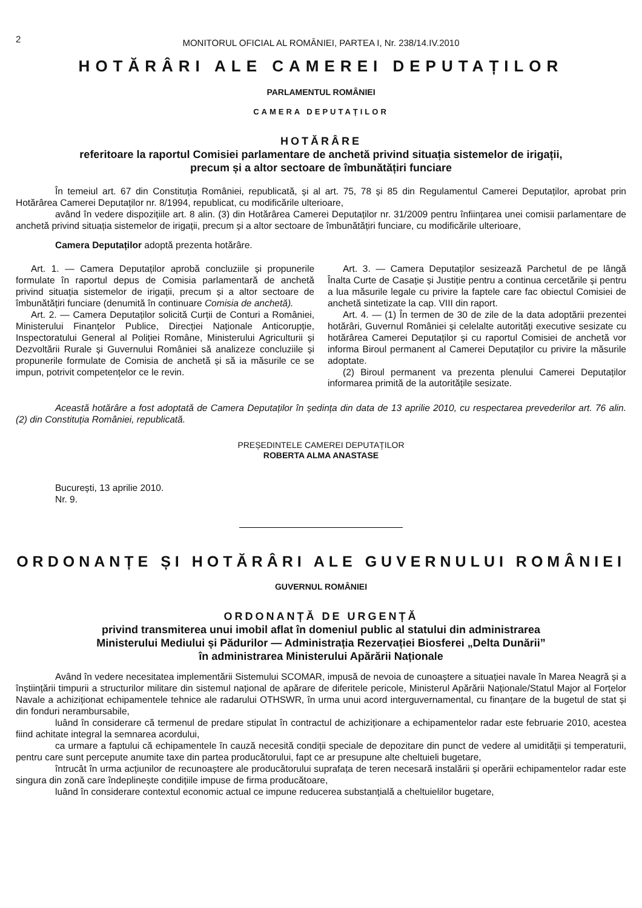2
MONITORUL OFICIAL AL ROMÂNIEI, PARTEA I, Nr. 238/14.IV.2010
HOTĂRÂRI ALE CAMEREI DEPUTAȚILOR
PARLAMENTUL ROMÂNIEI
CAMERA DEPUTAȚILOR
HOTĂRÂRE
referitoare la raportul Comisiei parlamentare de anchetă privind situația sistemelor de irigații,
precum și a altor sectoare de îmbunătățiri funciare
În temeiul art. 67 din Constituția României, republicată, și al art. 75, 78 și 85 din Regulamentul Camerei Deputaților, aprobat prin Hotărârea Camerei Deputaților nr. 8/1994, republicat, cu modificările ulterioare,
având în vedere dispozițiile art. 8 alin. (3) din Hotărârea Camerei Deputaților nr. 31/2009 pentru înființarea unei comisii parlamentare de anchetă privind situația sistemelor de irigații, precum și a altor sectoare de îmbunătățiri funciare, cu modificările ulterioare,
Camera Deputaților adoptă prezenta hotărâre.
Art. 1. — Camera Deputaților aprobă concluziile și propunerile formulate în raportul depus de Comisia parlamentară de anchetă privind situația sistemelor de irigații, precum și a altor sectoare de îmbunătățiri funciare (denumită în continuare Comisia de anchetă).
Art. 2. — Camera Deputaților solicită Curții de Conturi a României, Ministerului Finanțelor Publice, Direcției Naționale Anticorupție, Inspectoratului General al Poliției Române, Ministerului Agriculturii și Dezvoltării Rurale și Guvernului României să analizeze concluziile și propunerile formulate de Comisia de anchetă și să ia măsurile ce se impun, potrivit competențelor ce le revin.
Art. 3. — Camera Deputaților sesizează Parchetul de pe lângă Înalta Curte de Casație și Justiție pentru a continua cercetările și pentru a lua măsurile legale cu privire la faptele care fac obiectul Comisiei de anchetă sintetizate la cap. VIII din raport.
Art. 4. — (1) În termen de 30 de zile de la data adoptării prezentei hotărâri, Guvernul României și celelalte autorități executive sesizate cu hotărârea Camerei Deputaților și cu raportul Comisiei de anchetă vor informa Biroul permanent al Camerei Deputaților cu privire la măsurile adoptate.
(2) Biroul permanent va prezenta plenului Camerei Deputaților informarea primită de la autoritățile sesizate.
Această hotărâre a fost adoptată de Camera Deputaților în ședința din data de 13 aprilie 2010, cu respectarea prevederilor art. 76 alin. (2) din Constituția României, republicată.
PREȘEDINTELE CAMEREI DEPUTAȚILOR
ROBERTA ALMA ANASTASE
București, 13 aprilie 2010.
Nr. 9.
ORDONANȚE ȘI HOTĂRÂRI ALE GUVERNULUI ROMÂNIEI
GUVERNUL ROMÂNIEI
ORDONANȚĂ DE URGENȚĂ
privind transmiterea unui imobil aflat în domeniul public al statului din administrarea
Ministerului Mediului și Pădurilor — Administrația Rezervației Biosferei „Delta Dunării”
în administrarea Ministerului Apărării Naționale
Având în vedere necesitatea implementării Sistemului SCOMAR, impusă de nevoia de cunoaștere a situației navale în Marea Neagră și a înștiințării timpurii a structurilor militare din sistemul național de apărare de diferitele pericole, Ministerul Apărării Naționale/Statul Major al Forțelor Navale a achiziționat echipamentele tehnice ale radarului OTHSWR, în urma unui acord interguvernamental, cu finanțare de la bugetul de stat și din fonduri nerambursabile,
luând în considerare că termenul de predare stipulat în contractul de achiziționare a echipamentelor radar este februarie 2010, acestea fiind achitate integral la semnarea acordului,
ca urmare a faptului că echipamentele în cauză necesită condiții speciale de depozitare din punct de vedere al umidității și temperaturii, pentru care sunt percepute anumite taxe din partea producătorului, fapt ce ar presupune alte cheltuieli bugetare,
întrucât în urma acțiunilor de recunoaștere ale producătorului suprafața de teren necesară instalării și operării echipamentelor radar este singura din zonă care îndeplinește condițiile impuse de firma producătoare,
luând în considerare contextul economic actual ce impune reducerea substanțială a cheltuielilor bugetare,